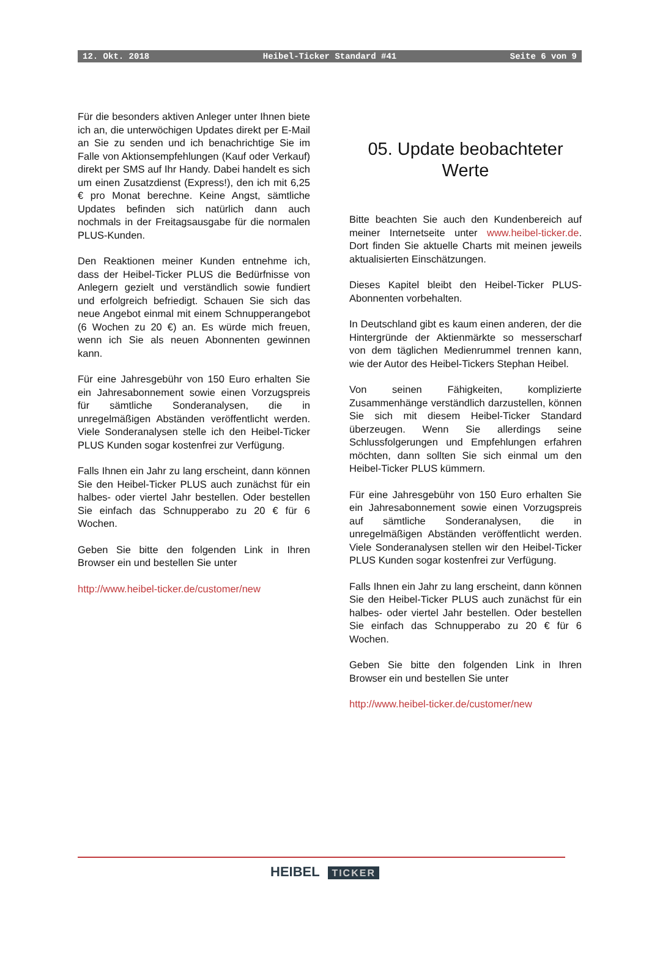12. Okt. 2018 Heibel-Ticker Standard #41 Seite 6 von 9
Für die besonders aktiven Anleger unter Ihnen biete ich an, die unterwöchigen Updates direkt per E-Mail an Sie zu senden und ich benachrichtige Sie im Falle von Aktionsempfehlungen (Kauf oder Verkauf) direkt per SMS auf Ihr Handy. Dabei handelt es sich um einen Zusatzdienst (Express!), den ich mit 6,25 € pro Monat berechne. Keine Angst, sämtliche Updates befinden sich natürlich dann auch nochmals in der Freitagsausgabe für die normalen PLUS-Kunden.
Den Reaktionen meiner Kunden entnehme ich, dass der Heibel-Ticker PLUS die Bedürfnisse von Anlegern gezielt und verständlich sowie fundiert und erfolgreich befriedigt. Schauen Sie sich das neue Angebot einmal mit einem Schnupperangebot (6 Wochen zu 20 €) an. Es würde mich freuen, wenn ich Sie als neuen Abonnenten gewinnen kann.
Für eine Jahresgebühr von 150 Euro erhalten Sie ein Jahresabonnement sowie einen Vorzugspreis für sämtliche Sonderanalysen, die in unregelmäßigen Abständen veröffentlicht werden. Viele Sonderanalysen stelle ich den Heibel-Ticker PLUS Kunden sogar kostenfrei zur Verfügung.
Falls Ihnen ein Jahr zu lang erscheint, dann können Sie den Heibel-Ticker PLUS auch zunächst für ein halbes- oder viertel Jahr bestellen. Oder bestellen Sie einfach das Schnupperabo zu 20 € für 6 Wochen.
Geben Sie bitte den folgenden Link in Ihren Browser ein und bestellen Sie unter
http://www.heibel-ticker.de/customer/new
05. Update beobachteter Werte
Bitte beachten Sie auch den Kundenbereich auf meiner Internetseite unter www.heibel-ticker.de. Dort finden Sie aktuelle Charts mit meinen jeweils aktualisierten Einschätzungen.
Dieses Kapitel bleibt den Heibel-Ticker PLUS-Abonnenten vorbehalten.
In Deutschland gibt es kaum einen anderen, der die Hintergründe der Aktienmärkte so messerscharf von dem täglichen Medienrummel trennen kann, wie der Autor des Heibel-Tickers Stephan Heibel.
Von seinen Fähigkeiten, komplizierte Zusammenhänge verständlich darzustellen, können Sie sich mit diesem Heibel-Ticker Standard überzeugen. Wenn Sie allerdings seine Schlussfolgerungen und Empfehlungen erfahren möchten, dann sollten Sie sich einmal um den Heibel-Ticker PLUS kümmern.
Für eine Jahresgebühr von 150 Euro erhalten Sie ein Jahresabonnement sowie einen Vorzugspreis auf sämtliche Sonderanalysen, die in unregelmäßigen Abständen veröffentlicht werden. Viele Sonderanalysen stellen wir den Heibel-Ticker PLUS Kunden sogar kostenfrei zur Verfügung.
Falls Ihnen ein Jahr zu lang erscheint, dann können Sie den Heibel-Ticker PLUS auch zunächst für ein halbes- oder viertel Jahr bestellen. Oder bestellen Sie einfach das Schnupperabo zu 20 € für 6 Wochen.
Geben Sie bitte den folgenden Link in Ihren Browser ein und bestellen Sie unter
http://www.heibel-ticker.de/customer/new
HEIBEL TICKER